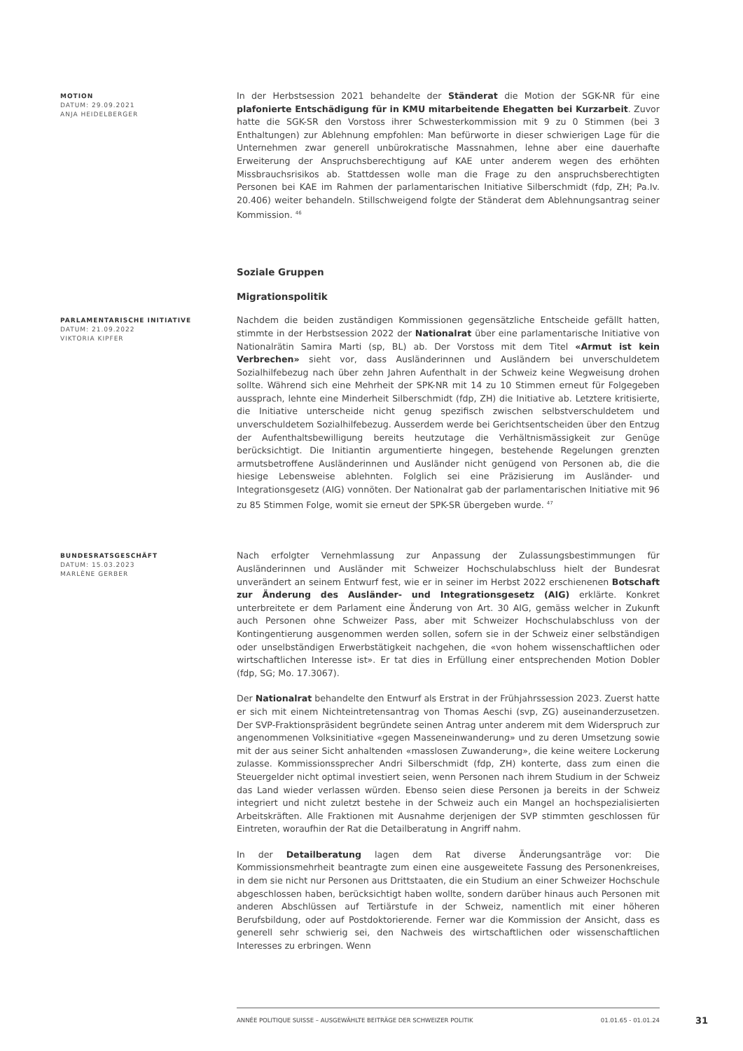MOTION
DATUM: 29.09.2021
ANJA HEIDELBERGER
In der Herbstsession 2021 behandelte der Ständerat die Motion der SGK-NR für eine plafonierte Entschädigung für in KMU mitarbeitende Ehegatten bei Kurzarbeit. Zuvor hatte die SGK-SR den Vorstoss ihrer Schwesterkommission mit 9 zu 0 Stimmen (bei 3 Enthaltungen) zur Ablehnung empfohlen: Man befürworte in dieser schwierigen Lage für die Unternehmen zwar generell unbürokratische Massnahmen, lehne aber eine dauerhafte Erweiterung der Anspruchsberechtigung auf KAE unter anderem wegen des erhöhten Missbrauchsrisikos ab. Stattdessen wolle man die Frage zu den anspruchsberechtigten Personen bei KAE im Rahmen der parlamentarischen Initiative Silberschmidt (fdp, ZH; Pa.Iv. 20.406) weiter behandeln. Stillschweigend folgte der Ständerat dem Ablehnungsantrag seiner Kommission. <sup>46</sup>
Soziale Gruppen
Migrationspolitik
PARLAMENTARISCHE INITIATIVE
DATUM: 21.09.2022
VIKTORIA KIPFER
Nachdem die beiden zuständigen Kommissionen gegensätzliche Entscheide gefällt hatten, stimmte in der Herbstsession 2022 der Nationalrat über eine parlamentarische Initiative von Nationalrätin Samira Marti (sp, BL) ab. Der Vorstoss mit dem Titel «Armut ist kein Verbrechen» sieht vor, dass Ausländerinnen und Ausländern bei unverschuldetem Sozialhilfebezug nach über zehn Jahren Aufenthalt in der Schweiz keine Wegweisung drohen sollte. Während sich eine Mehrheit der SPK-NR mit 14 zu 10 Stimmen erneut für Folgegeben aussprach, lehnte eine Minderheit Silberschmidt (fdp, ZH) die Initiative ab. Letztere kritisierte, die Initiative unterscheide nicht genug spezifisch zwischen selbstverschuldetem und unverschuldetem Sozialhilfebezug. Ausserdem werde bei Gerichtsentscheiden über den Entzug der Aufenthaltsbewilligung bereits heutzutage die Verhältnismässigkeit zur Genüge berücksichtigt. Die Initiantin argumentierte hingegen, bestehende Regelungen grenzten armutsbetroffene Ausländerinnen und Ausländer nicht genügend von Personen ab, die die hiesige Lebensweise ablehnten. Folglich sei eine Präzisierung im Ausländer- und Integrationsgesetz (AIG) vonnöten. Der Nationalrat gab der parlamentarischen Initiative mit 96 zu 85 Stimmen Folge, womit sie erneut der SPK-SR übergeben wurde. <sup>47</sup>
BUNDESRATSGESCHÄFT
DATUM: 15.03.2023
MARLÈNE GERBER
Nach erfolgter Vernehmlassung zur Anpassung der Zulassungsbestimmungen für Ausländerinnen und Ausländer mit Schweizer Hochschulabschluss hielt der Bundesrat unverändert an seinem Entwurf fest, wie er in seiner im Herbst 2022 erschienenen Botschaft zur Änderung des Ausländer- und Integrationsgesetz (AIG) erklärte. Konkret unterbreitete er dem Parlament eine Änderung von Art. 30 AIG, gemäss welcher in Zukunft auch Personen ohne Schweizer Pass, aber mit Schweizer Hochschulabschluss von der Kontingentierung ausgenommen werden sollen, sofern sie in der Schweiz einer selbständigen oder unselbständigen Erwerbstätigkeit nachgehen, die «von hohem wissenschaftlichen oder wirtschaftlichen Interesse ist». Er tat dies in Erfüllung einer entsprechenden Motion Dobler (fdp, SG; Mo. 17.3067).
Der Nationalrat behandelte den Entwurf als Erstrat in der Frühjahrssession 2023. Zuerst hatte er sich mit einem Nichteintretensantrag von Thomas Aeschi (svp, ZG) auseinanderzusetzen. Der SVP-Fraktionspräsident begründete seinen Antrag unter anderem mit dem Widerspruch zur angenommenen Volksinitiative «gegen Masseneinwanderung» und zu deren Umsetzung sowie mit der aus seiner Sicht anhaltenden «masslosen Zuwanderung», die keine weitere Lockerung zulasse. Kommissionssprecher Andri Silberschmidt (fdp, ZH) konterte, dass zum einen die Steuergelder nicht optimal investiert seien, wenn Personen nach ihrem Studium in der Schweiz das Land wieder verlassen würden. Ebenso seien diese Personen ja bereits in der Schweiz integriert und nicht zuletzt bestehe in der Schweiz auch ein Mangel an hochspezialisierten Arbeitskräften. Alle Fraktionen mit Ausnahme derjenigen der SVP stimmten geschlossen für Eintreten, woraufhin der Rat die Detailberatung in Angriff nahm.
In der Detailberatung lagen dem Rat diverse Änderungsanträge vor: Die Kommissionsmehrheit beantragte zum einen eine ausgeweitete Fassung des Personenkreises, in dem sie nicht nur Personen aus Drittstaaten, die ein Studium an einer Schweizer Hochschule abgeschlossen haben, berücksichtigt haben wollte, sondern darüber hinaus auch Personen mit anderen Abschlüssen auf Tertiärstufe in der Schweiz, namentlich mit einer höheren Berufsbildung, oder auf Postdoktorierende. Ferner war die Kommission der Ansicht, dass es generell sehr schwierig sei, den Nachweis des wirtschaftlichen oder wissenschaftlichen Interesses zu erbringen. Wenn
ANNÉE POLITIQUE SUISSE – AUSGEWÄHLTE BEITRÄGE DER SCHWEIZER POLITIK 01.01.65 - 01.01.24
31